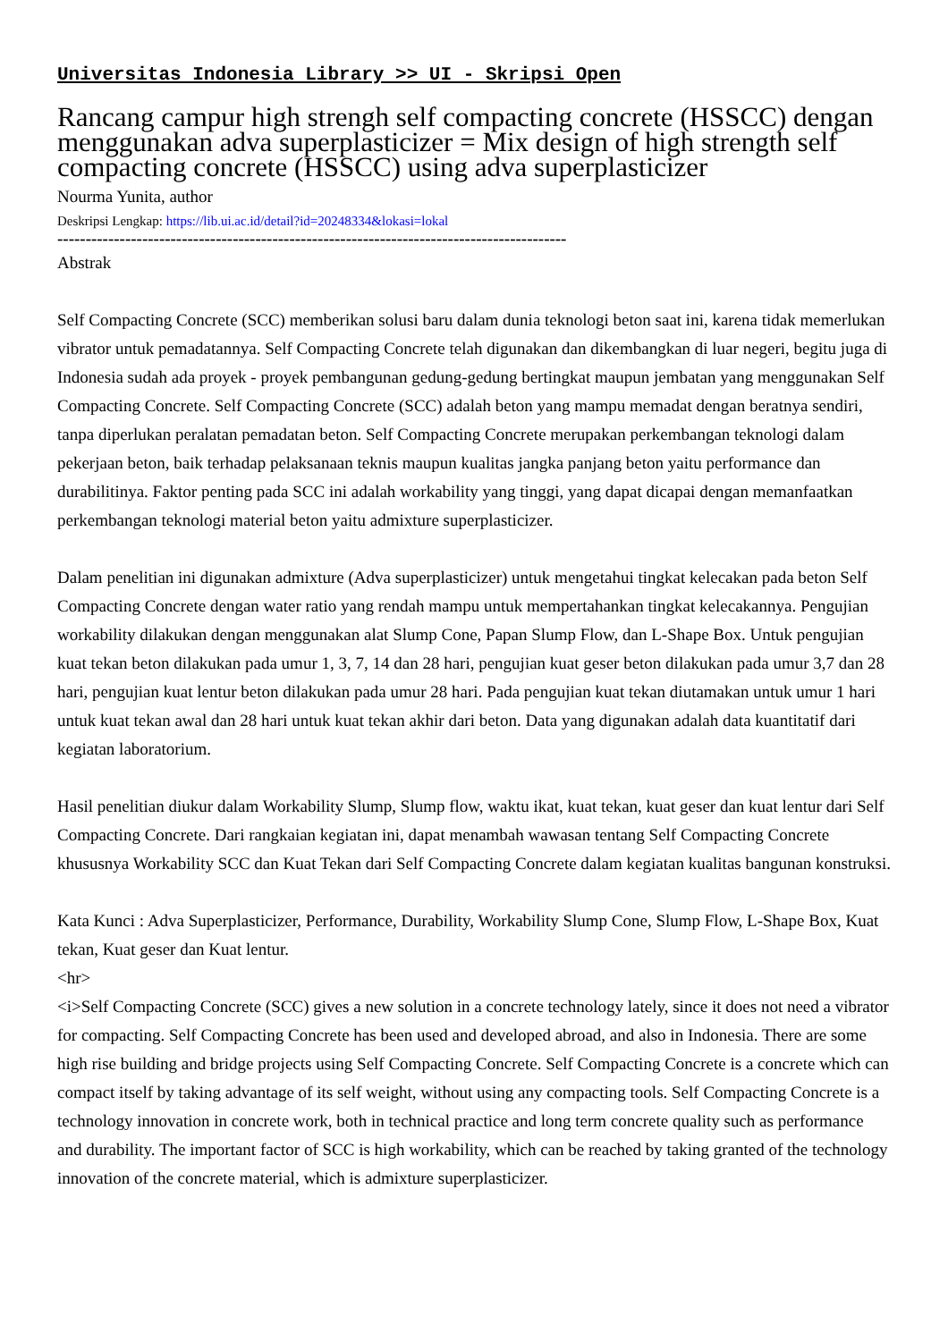Universitas Indonesia Library >> UI - Skripsi Open
Rancang campur high strengh self compacting concrete (HSSCC) dengan menggunakan adva superplasticizer = Mix design of high strength self compacting concrete (HSSCC) using adva superplasticizer
Nourma Yunita, author
Deskripsi Lengkap: https://lib.ui.ac.id/detail?id=20248334&lokasi=lokal
------------------------------------------------------------------------------------------
Abstrak
Self Compacting Concrete (SCC) memberikan solusi baru dalam dunia teknologi beton saat ini, karena tidak memerlukan vibrator untuk pemadatannya. Self Compacting Concrete telah digunakan dan dikembangkan di luar negeri, begitu juga di Indonesia sudah ada proyek - proyek pembangunan gedung-gedung bertingkat maupun jembatan yang menggunakan Self Compacting Concrete. Self Compacting Concrete (SCC) adalah beton yang mampu memadat dengan beratnya sendiri, tanpa diperlukan peralatan pemadatan beton. Self Compacting Concrete merupakan perkembangan teknologi dalam pekerjaan beton, baik terhadap pelaksanaan teknis maupun kualitas jangka panjang beton yaitu performance dan durabilitinya. Faktor penting pada SCC ini adalah workability yang tinggi, yang dapat dicapai dengan memanfaatkan perkembangan teknologi material beton yaitu admixture superplasticizer.
Dalam penelitian ini digunakan admixture (Adva superplasticizer) untuk mengetahui tingkat kelecakan pada beton Self Compacting Concrete dengan water ratio yang rendah mampu untuk mempertahankan tingkat kelecakannya. Pengujian workability dilakukan dengan menggunakan alat Slump Cone, Papan Slump Flow, dan L-Shape Box. Untuk pengujian kuat tekan beton dilakukan pada umur 1, 3, 7, 14 dan 28 hari, pengujian kuat geser beton dilakukan pada umur 3,7 dan 28 hari, pengujian kuat lentur beton dilakukan pada umur 28 hari. Pada pengujian kuat tekan diutamakan untuk umur 1 hari untuk kuat tekan awal dan 28 hari untuk kuat tekan akhir dari beton. Data yang digunakan adalah data kuantitatif dari kegiatan laboratorium.
Hasil penelitian diukur dalam Workability Slump, Slump flow, waktu ikat, kuat tekan, kuat geser dan kuat lentur dari Self Compacting Concrete. Dari rangkaian kegiatan ini, dapat menambah wawasan tentang Self Compacting Concrete khususnya Workability SCC dan Kuat Tekan dari Self Compacting Concrete dalam kegiatan kualitas bangunan konstruksi.
Kata Kunci : Adva Superplasticizer, Performance, Durability, Workability Slump Cone, Slump Flow, L-Shape Box, Kuat tekan, Kuat geser dan Kuat lentur.
<hr>
<i>Self Compacting Concrete (SCC) gives a new solution in a concrete technology lately, since it does not need a vibrator for compacting. Self Compacting Concrete has been used and developed abroad, and also in Indonesia. There are some high rise building and bridge projects using Self Compacting Concrete. Self Compacting Concrete is a concrete which can compact itself by taking advantage of its self weight, without using any compacting tools. Self Compacting Concrete is a technology innovation in concrete work, both in technical practice and long term concrete quality such as performance and durability. The important factor of SCC is high workability, which can be reached by taking granted of the technology innovation of the concrete material, which is admixture superplasticizer.